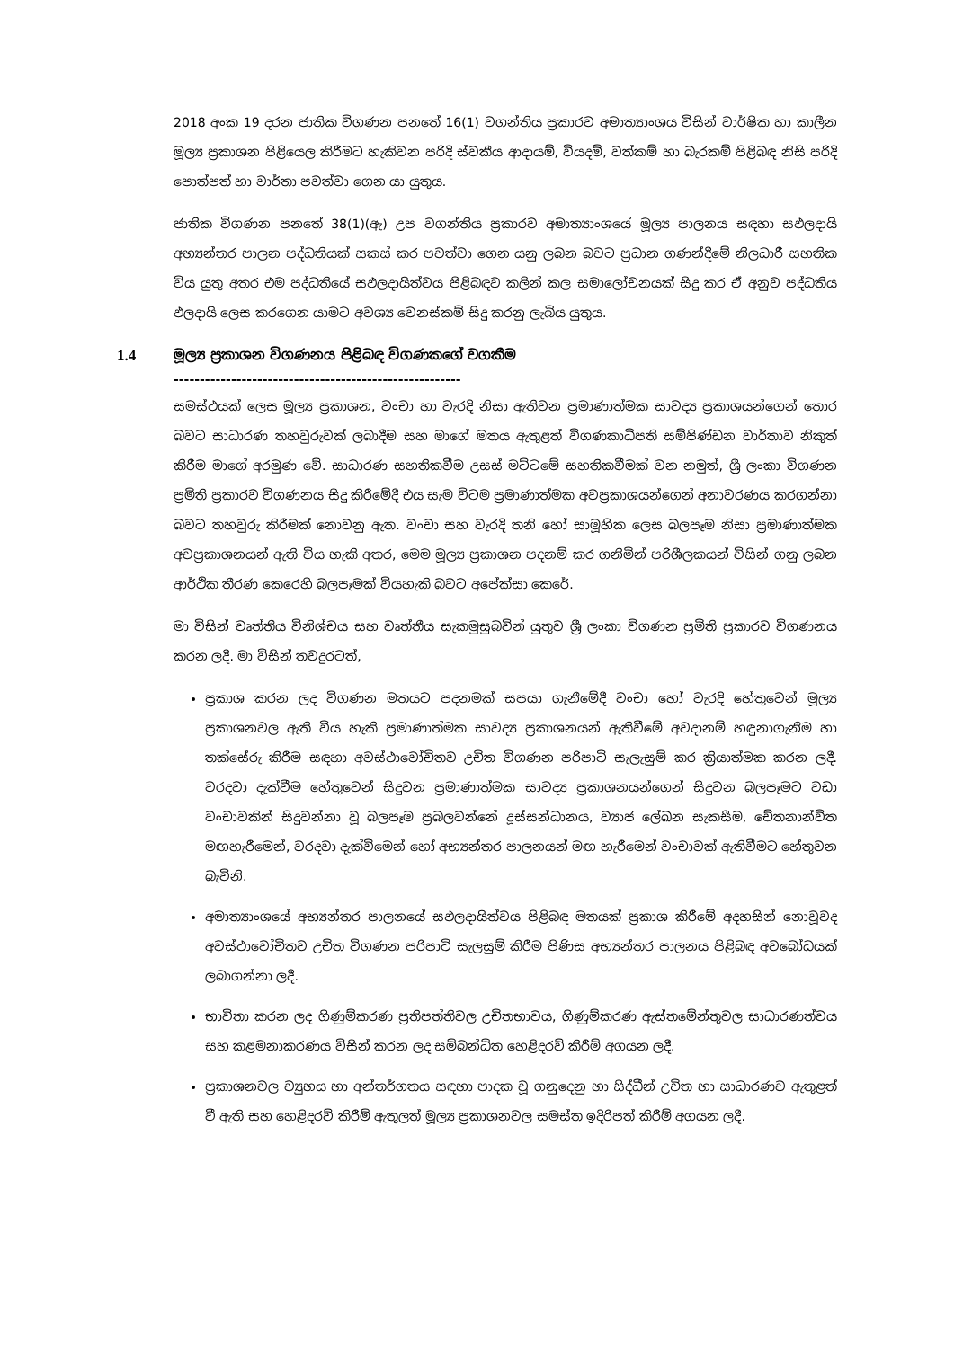2018 අංක 19 දරන ජාතික විගණන පනතේ 16(1) වගන්තිය ප්‍රකාරව අමාත්‍යාංශය විසින් වාර්ෂික හා කාලීන මූල්‍ය ප්‍රකාශන පිළියෙල කිරීමට හැකිවන පරිදි ස්වකීය ආදායම්, වියදම්, වත්කම් හා බැරකම් පිළිබඳ නිසි පරිදි පොත්පත් හා වාර්තා පවත්වා ගෙන යා යුතුය.
ජාතික විගණන පනතේ 38(1)(ඇ) උප වගන්තිය ප්‍රකාරව අමාත්‍යාංශයේ මූල්‍ය පාලනය සඳහා සඵලදායි අභ්‍යන්තර පාලන පද්ධතියක් සකස් කර පවත්වා ගෙන යනු ලබන බවට ප්‍රධාන ගණන්දීමේ නිලධාරී සහතික විය යුතු අතර එම පද්ධතියේ සඵලදායිත්වය පිළිබඳව කලින් කල සමාලෝචනයක් සිදු කර ඒ අනුව පද්ධතිය ඵලදායි ලෙස කරගෙන යාමට අවශ්‍ය වෙනස්කම් සිදු කරනු ලැබිය යුතුය.
1.4 මූල්‍ය ප්‍රකාශන විගණනය පිළිබඳ විගණකගේ වගකීම
-------------------------------------------------------
සමස්ථයක් ලෙස මූල්‍ය ප්‍රකාශන, වංචා හා වැරදි නිසා ඇතිවන ප්‍රමාණාත්මක සාවද්‍ය ප්‍රකාශයන්ගෙන් තොර බවට සාධාරණ තහවුරුවක් ලබාදීම සහ මාගේ මතය ඇතුළත් විගණකාධිපති සම්පිණ්ඩන වාර්තාව නිකුත් කිරීම මාගේ අරමුණ වේ. සාධාරණ සහතිකවීම උසස් මට්ටමේ සහතිකවීමක් වන නමුත්, ශ්‍රී ලංකා විගණන ප්‍රමිති ප්‍රකාරව විගණනය සිදු කිරීමේදී එය සැම විටම ප්‍රමාණාත්මක අවප්‍රකාශයන්ගෙන් අනාවරණය කරගන්නා බවට තහවුරු කිරීමක් නොවනු ඇත. වංචා සහ වැරදි තනි හෝ සාමූහික ලෙස බලපෑම නිසා ප්‍රමාණාත්මක අවප්‍රකාශනයන් ඇති විය හැකි අතර, මෙම මූල්‍ය ප්‍රකාශන පදනම් කර ගනිමින් පරිශීලකයන් විසින් ගනු ලබන ආර්ථික තීරණ කෙරෙහි බලපෑමක් වියහැකි බවට අපේක්සා කෙරේ.
මා විසින් වෘත්තීය විනිශ්චය සහ වෘත්තීය සැකමුසුබවින් යුතුව ශ්‍රී ලංකා විගණන ප්‍රමිති ප්‍රකාරව විගණනය කරන ලදී. මා විසින් තවදුරටත්,
ප්‍රකාශ කරන ලද විගණන මතයට පදනමක් සපයා ගැනීමේදී වංචා හෝ වැරදි හේතුවෙන් මූල්‍ය ප්‍රකාශනවල ඇති විය හැකි ප්‍රමාණාත්මක සාවද්‍ය ප්‍රකාශනයන් ඇතිවීමේ අවදානම් හඳුනාගැනීම හා තක්සේරු කිරීම සඳහා අවස්ථාවෝචිතව උචිත විගණන පරිපාටි සැලැසුම් කර ක්‍රියාත්මක කරන ලදී. වරදවා දැක්වීම හේතුවෙන් සිදුවන ප්‍රමාණාත්මක සාවද්‍ය ප්‍රකාශනයන්ගෙන් සිදුවන බලපෑමට වඩා වංචාවකින් සිදුවන්නා වූ බලපෑම ප්‍රබලවන්නේ දූස්සන්ධානය, ව්‍යාජ ලේඛන සැකසීම, චේතනාන්විත මඟහැරීමෙන්, වරදවා දැක්වීමෙන් හෝ අභ්‍යන්තර පාලනයන් මඟ හැරීමෙන් වංචාවක් ඇතිවීමට හේතුවන බැවිනි.
අමාත්‍යාංශයේ අභ්‍යන්තර පාලනයේ සඵලදායිත්වය පිළිබඳ මතයක් ප්‍රකාශ කිරීමේ අදහසින් නොවූවද අවස්ථාවෝචිතව උචිත විගණන පරිපාටි සැලසුම් කිරීම පිණිස අභ්‍යන්තර පාලනය පිළිබඳ අවබෝධයක් ලබාගන්නා ලදී.
භාවිතා කරන ලද ගිණුම්කරණ ප්‍රතිපත්තිවල උචිතභාවය, ගිණුම්කරණ ඇස්තමේන්තුවල සාධාරණත්වය සහ කළමනාකරණය විසින් කරන ලද සම්බන්ධිත හෙළිදරව් කිරීම් අගයන ලදී.
ප්‍රකාශනවල ව්‍යුහය හා අන්තර්ගතය සඳහා පාදක වූ ගනුදෙනු හා සිද්ධීන් උචිත හා සාධාරණව ඇතුළත් වී ඇති සහ හෙළිදරව් කිරීම් ඇතුලත් මූල්‍ය ප්‍රකාශනවල සමස්ත ඉදිරිපත් කිරීම් අගයන ලදී.